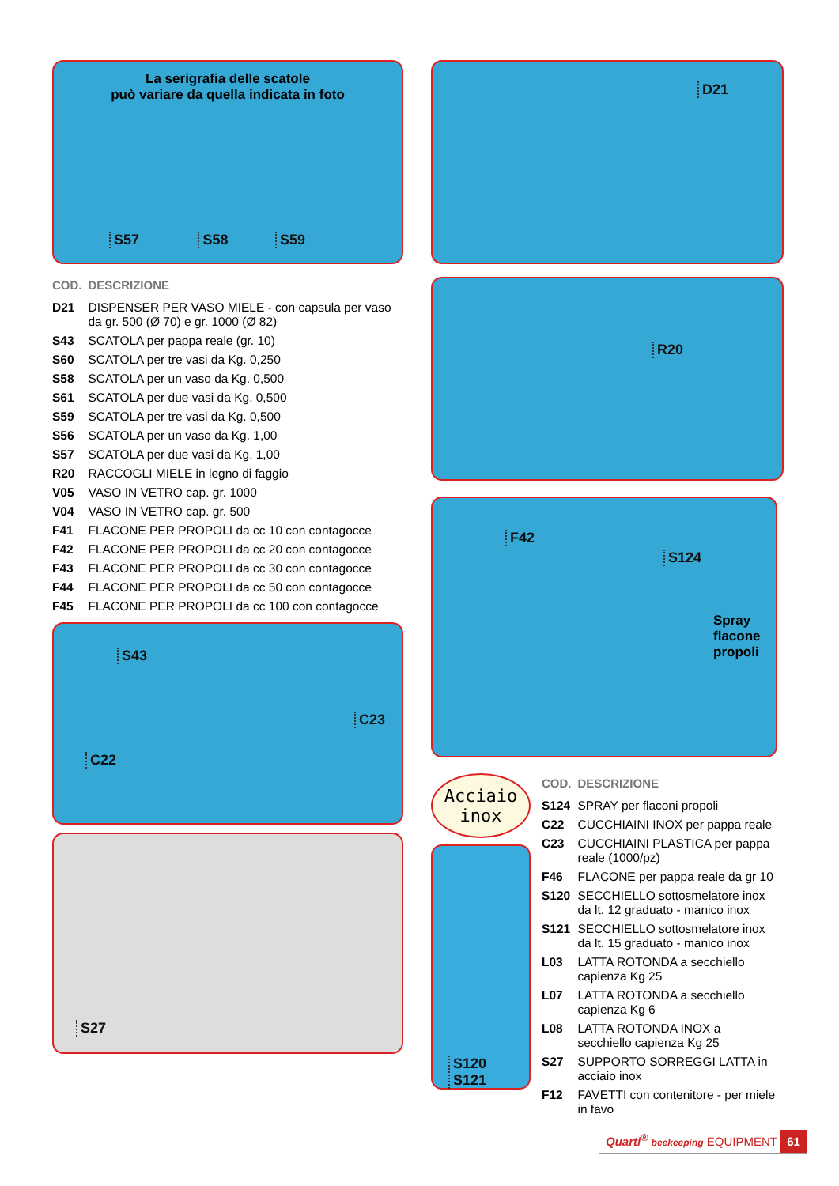La serigrafia delle scatole
può variare da quella indicata in foto
S57 S58 S59
| COD. | DESCRIZIONE |
| --- | --- |
| D21 | DISPENSER PER VASO MIELE - con capsula per vaso da gr. 500 (Ø 70) e gr. 1000 (Ø 82) |
| S43 | SCATOLA per pappa reale (gr. 10) |
| S60 | SCATOLA per tre vasi da Kg. 0,250 |
| S58 | SCATOLA per un vaso da Kg. 0,500 |
| S61 | SCATOLA per due vasi da Kg. 0,500 |
| S59 | SCATOLA per tre vasi da Kg. 0,500 |
| S56 | SCATOLA per un vaso da Kg. 1,00 |
| S57 | SCATOLA per due vasi da Kg. 1,00 |
| R20 | RACCOGLI MIELE in legno di faggio |
| V05 | VASO IN VETRO cap. gr. 1000 |
| V04 | VASO IN VETRO cap. gr. 500 |
| F41 | FLACONE PER PROPOLI da cc 10 con contagocce |
| F42 | FLACONE PER PROPOLI da cc 20 con contagocce |
| F43 | FLACONE PER PROPOLI da cc 30 con contagocce |
| F44 | FLACONE PER PROPOLI da cc 50 con contagocce |
| F45 | FLACONE PER PROPOLI da cc 100 con contagocce |
S43
C23
C22
S27
D21
R20
F42
S124
Spray
flacone
propoli
Acciaio
inox
S120
S121
| COD. | DESCRIZIONE |
| --- | --- |
| S124 | SPRAY per flaconi propoli |
| C22 | CUCCHIAINI INOX per pappa reale |
| C23 | CUCCHIAINI PLASTICA per pappa reale (1000/pz) |
| F46 | FLACONE per pappa reale da gr 10 |
| S120 | SECCHIELLO sottosmelatore inox da lt. 12 graduato - manico inox |
| S121 | SECCHIELLO sottosmelatore inox da lt. 15 graduato - manico inox |
| L03 | LATTA ROTONDA a secchiello capienza Kg 25 |
| L07 | LATTA ROTONDA a secchiello capienza Kg 6 |
| L08 | LATTA ROTONDA INOX a secchiello capienza Kg 25 |
| S27 | SUPPORTO SORREGGI LATTA in acciaio inox |
| F12 | FAVETTI con contenitore - per miele in favo |
Quarti<sup>®</sup> beekeeping EQUIPMENT 61